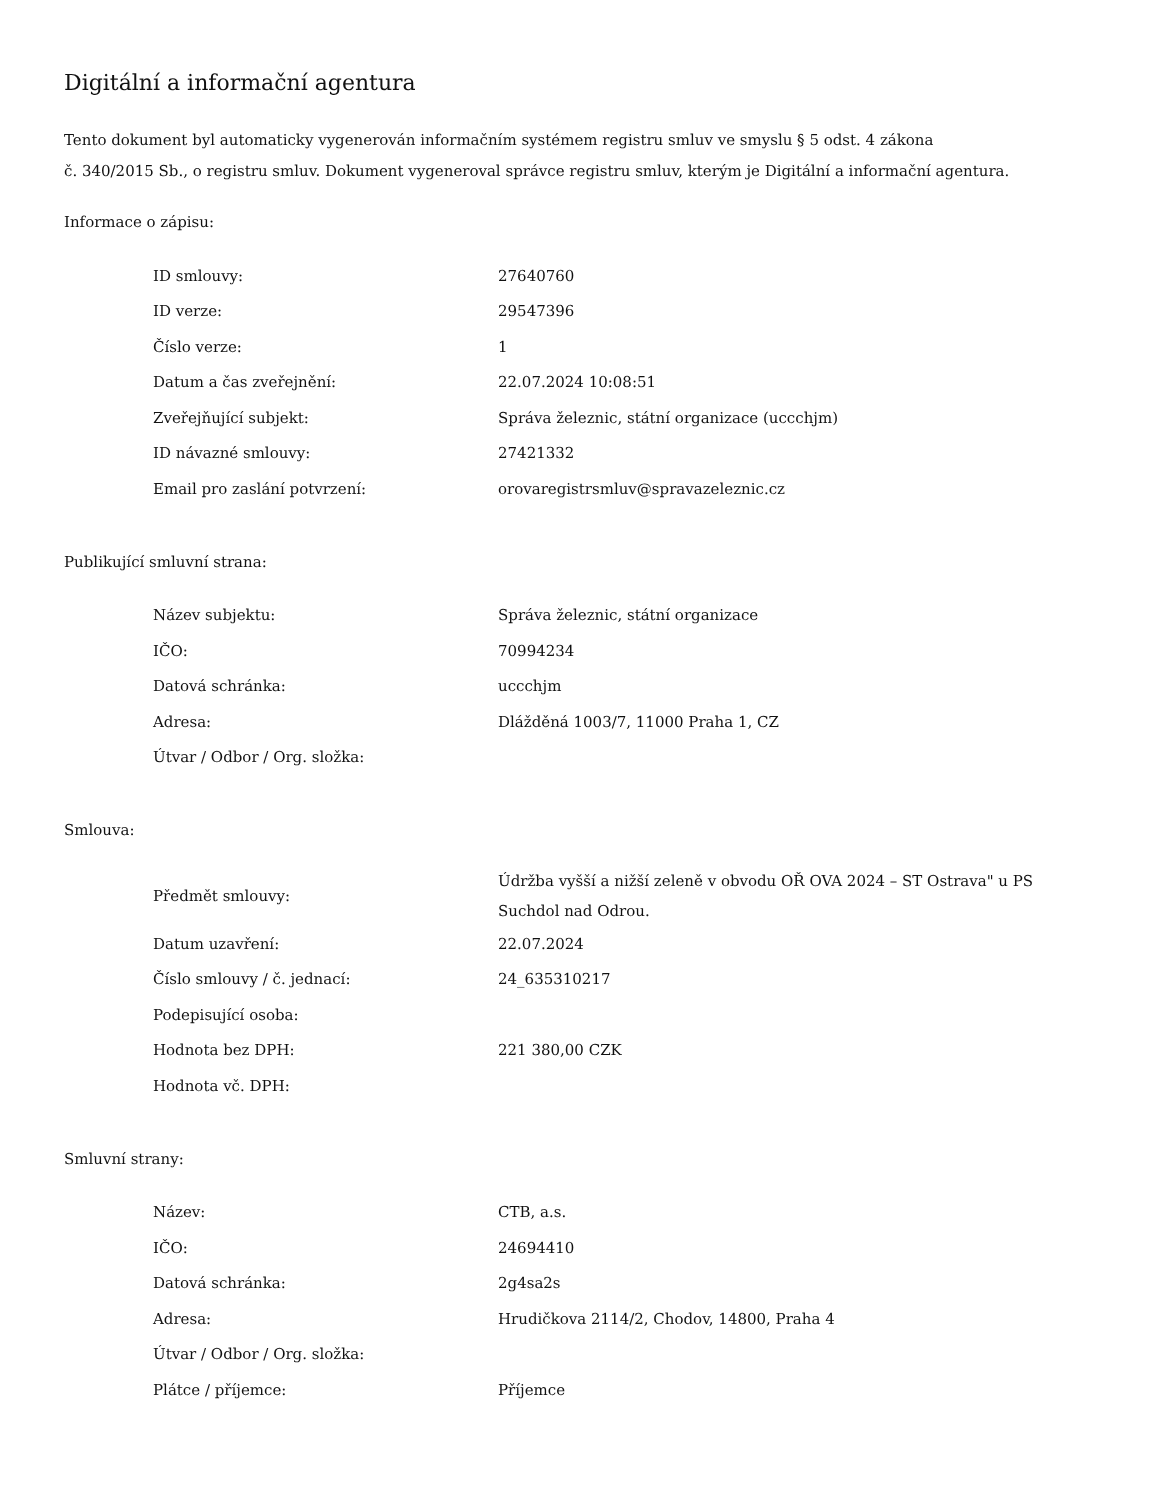Digitální a informační agentura
Tento dokument byl automaticky vygenerován informačním systémem registru smluv ve smyslu § 5 odst. 4 zákona
č. 340/2015 Sb., o registru smluv. Dokument vygeneroval správce registru smluv, kterým je Digitální a informační agentura.
Informace o zápisu:
| ID smlouvy: | 27640760 |
| ID verze: | 29547396 |
| Číslo verze: | 1 |
| Datum a čas zveřejnění: | 22.07.2024 10:08:51 |
| Zveřejňující subjekt: | Správa železnic, státní organizace (uccchjm) |
| ID návazné smlouvy: | 27421332 |
| Email pro zaslání potvrzení: | orovaregistrsmluv@spravazeleznic.cz |
Publikující smluvní strana:
| Název subjektu: | Správa železnic, státní organizace |
| IČO: | 70994234 |
| Datová schránka: | uccchjm |
| Adresa: | Dlážděná 1003/7, 11000 Praha 1, CZ |
| Útvar / Odbor / Org. složka: | |
Smlouva:
| Předmět smlouvy: | Údržba vyšší a nižší zeleně v obvodu OŘ OVA 2024 – ST Ostrava" u PS Suchdol nad Odrou. |
| Datum uzavření: | 22.07.2024 |
| Číslo smlouvy / č. jednací: | 24_635310217 |
| Podepisující osoba: | |
| Hodnota bez DPH: | 221 380,00 CZK |
| Hodnota vč. DPH: | |
Smluvní strany:
| Název: | CTB, a.s. |
| IČO: | 24694410 |
| Datová schránka: | 2g4sa2s |
| Adresa: | Hrudičkova 2114/2, Chodov, 14800, Praha 4 |
| Útvar / Odbor / Org. složka: | |
| Plátce / příjemce: | Příjemce |